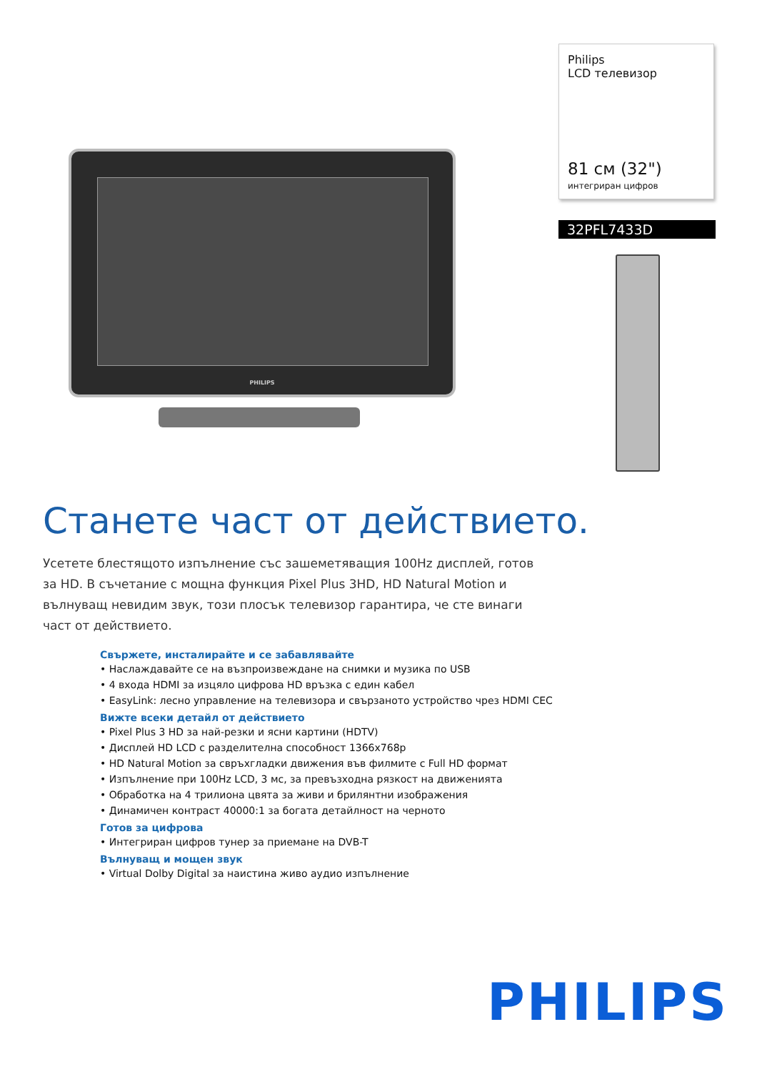PHILIPS
Philips
LCD телевизор
81 см (32")
интегриран цифров
32PFL7433D
Станете част от действието.
Усетете блестящото изпълнение със зашеметяващия 100Hz дисплей, готов за HD. В съчетание с мощна функция Pixel Plus 3HD, HD Natural Motion и вълнуващ невидим звук, този плосък телевизор гарантира, че сте винаги част от действието.
Свържете, инсталирайте и се забавлявайте
• Наслаждавайте се на възпроизвеждане на снимки и музика по USB
• 4 входа HDMI за изцяло цифрова HD връзка с един кабел
• EasyLink: лесно управление на телевизора и свързаното устройство чрез HDMI CEC
Вижте всеки детайл от действието
• Pixel Plus 3 HD за най-резки и ясни картини (HDTV)
• Дисплей HD LCD с разделителна способност 1366x768p
• HD Natural Motion за свръхгладки движения във филмите с Full HD формат
• Изпълнение при 100Hz LCD, 3 мс, за превъзходна рязкост на движенията
• Обработка на 4 трилиона цвята за живи и брилянтни изображения
• Динамичен контраст 40000:1 за богата детайлност на черното
Готов за цифрова
• Интегриран цифров тунер за приемане на DVB-T
Вълнуващ и мощен звук
• Virtual Dolby Digital за наистина живо аудио изпълнение
PHILIPS